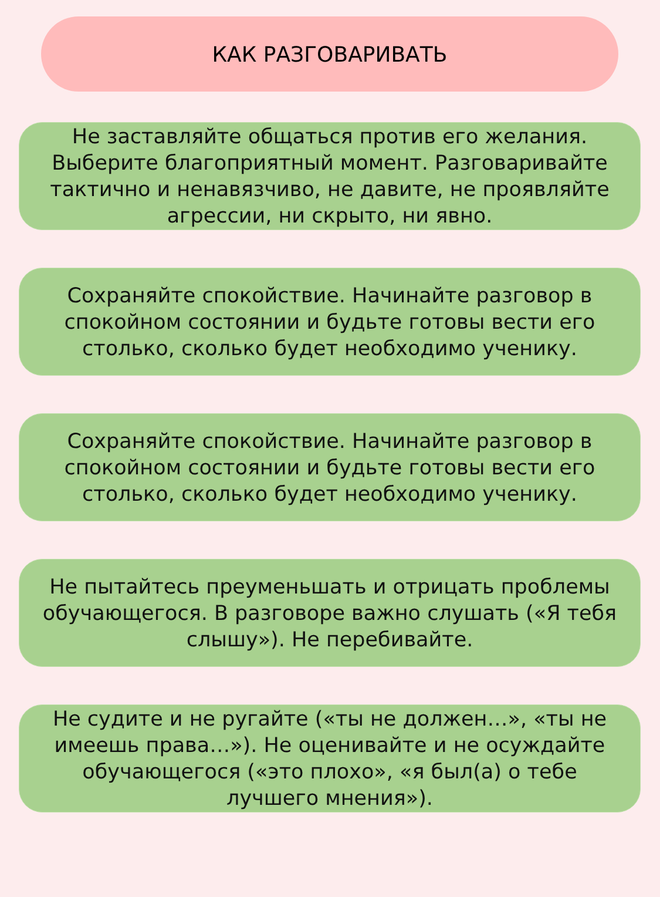КАК РАЗГОВАРИВАТЬ
Не заставляйте общаться против его желания. Выберите благоприятный момент. Разговаривайте тактично и ненавязчиво, не давите, не проявляйте агрессии, ни скрыто, ни явно.
Сохраняйте спокойствие. Начинайте разговор в спокойном состоянии и будьте готовы вести его столько, сколько будет необходимо ученику.
Сохраняйте спокойствие. Начинайте разговор в спокойном состоянии и будьте готовы вести его столько, сколько будет необходимо ученику.
Не пытайтесь преуменьшать и отрицать проблемы обучающегося. В разговоре важно слушать («Я тебя слышу»). Не перебивайте.
Не судите и не ругайте («ты не должен…», «ты не имеешь права…»). Не оценивайте и не осуждайте обучающегося («это плохо», «я был(а) о тебе лучшего мнения»).